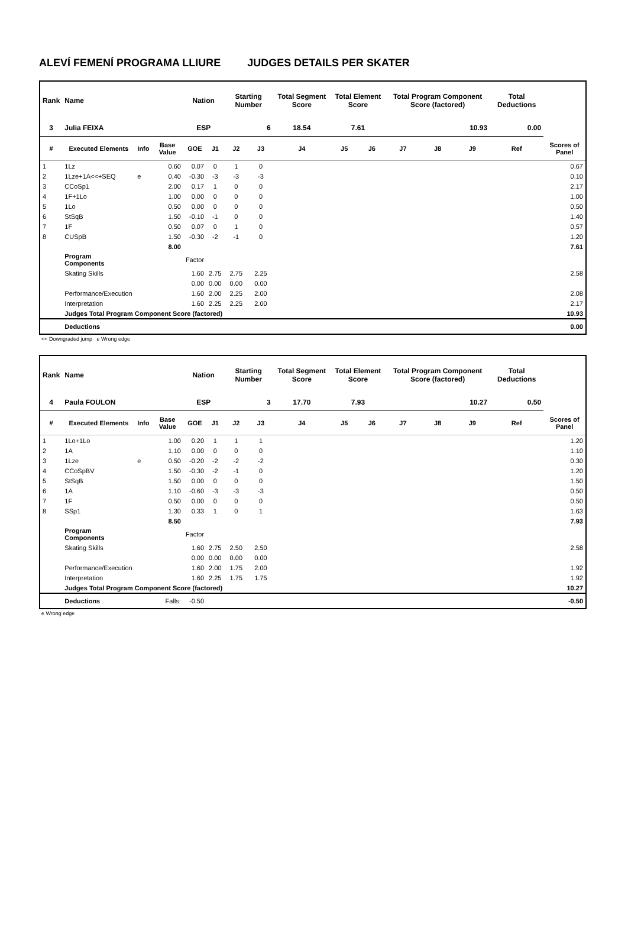ALEVÍ FEMENÍ PROGRAMA LLIURE JUDGES DETAILS PER SKATER
| Rank | Name | | | Nation | | Starting Number | | Total Segment Score | Total Element Score | | Total Program Component Score (factored) | | | Total Deductions | |
| --- | --- | --- | --- | --- | --- | --- | --- | --- | --- | --- | --- | --- | --- | --- | --- |
| 3 | Julia FEIXA | | | ESP | | 6 | | 18.54 | 7.61 | | 10.93 | | | 0.00 | |
| # | Executed Elements | Info | Base Value | GOE | J1 | J2 | J3 | J4 | J5 | J6 | J7 | J8 | J9 | Ref | Scores of Panel |
| 1 | 1Lz | | 0.60 | 0.07 | 0 | 1 | 0 | | | | | | | | 0.67 |
| 2 | 1Lze+1A<<+SEQ | e | 0.40 | -0.30 | -3 | -3 | -3 | | | | | | | | 0.10 |
| 3 | CCoSp1 | | 2.00 | 0.17 | 1 | 0 | 0 | | | | | | | | 2.17 |
| 4 | 1F+1Lo | | 1.00 | 0.00 | 0 | 0 | 0 | | | | | | | | 1.00 |
| 5 | 1Lo | | 0.50 | 0.00 | 0 | 0 | 0 | | | | | | | | 0.50 |
| 6 | StSqB | | 1.50 | -0.10 | -1 | 0 | 0 | | | | | | | | 1.40 |
| 7 | 1F | | 0.50 | 0.07 | 0 | 1 | 0 | | | | | | | | 0.57 |
| 8 | CUSpB | | 1.50 | -0.30 | -2 | -1 | 0 | | | | | | | | 1.20 |
| | | | 8.00 | | | | | | | | | | | | 7.61 |
| | Program Components | | | Factor | | | | | | | | | | | |
| | Skating Skills | | | 1.60 | 2.75 | 2.75 | 2.25 | | | | | | | | 2.58 |
| | | | | 0.00 | 0.00 | 0.00 | 0.00 | | | | | | | | |
| | Performance/Execution | | | 1.60 | 2.00 | 2.25 | 2.00 | | | | | | | | 2.08 |
| | Interpretation | | | 1.60 | 2.25 | 2.25 | 2.00 | | | | | | | | 2.17 |
| | Judges Total Program Component Score (factored) | | | | | | | | | | | | | | 10.93 |
| | Deductions | | | | | | | | | | | | | | 0.00 |
<< Downgraded jump e Wrong edge
| Rank | Name | | | Nation | | Starting Number | | Total Segment Score | Total Element Score | | Total Program Component Score (factored) | | | Total Deductions | |
| --- | --- | --- | --- | --- | --- | --- | --- | --- | --- | --- | --- | --- | --- | --- | --- |
| 4 | Paula FOULON | | | ESP | | 3 | | 17.70 | 7.93 | | 10.27 | | | 0.50 | |
| # | Executed Elements | Info | Base Value | GOE | J1 | J2 | J3 | J4 | J5 | J6 | J7 | J8 | J9 | Ref | Scores of Panel |
| 1 | 1Lo+1Lo | | 1.00 | 0.20 | 1 | 1 | 1 | | | | | | | | 1.20 |
| 2 | 1A | | 1.10 | 0.00 | 0 | 0 | 0 | | | | | | | | 1.10 |
| 3 | 1Lze | e | 0.50 | -0.20 | -2 | -2 | -2 | | | | | | | | 0.30 |
| 4 | CCoSpBV | | 1.50 | -0.30 | -2 | -1 | 0 | | | | | | | | 1.20 |
| 5 | StSqB | | 1.50 | 0.00 | 0 | 0 | 0 | | | | | | | | 1.50 |
| 6 | 1A | | 1.10 | -0.60 | -3 | -3 | -3 | | | | | | | | 0.50 |
| 7 | 1F | | 0.50 | 0.00 | 0 | 0 | 0 | | | | | | | | 0.50 |
| 8 | SSp1 | | 1.30 | 0.33 | 1 | 0 | 1 | | | | | | | | 1.63 |
| | | | 8.50 | | | | | | | | | | | | 7.93 |
| | Program Components | | | Factor | | | | | | | | | | | |
| | Skating Skills | | | 1.60 | 2.75 | 2.50 | 2.50 | | | | | | | | 2.58 |
| | | | | 0.00 | 0.00 | 0.00 | 0.00 | | | | | | | | |
| | Performance/Execution | | | 1.60 | 2.00 | 1.75 | 2.00 | | | | | | | | 1.92 |
| | Interpretation | | | 1.60 | 2.25 | 1.75 | 1.75 | | | | | | | | 1.92 |
| | Judges Total Program Component Score (factored) | | | | | | | | | | | | | | 10.27 |
| | Deductions | | Falls: | -0.50 | | | | | | | | | | | -0.50 |
e Wrong edge